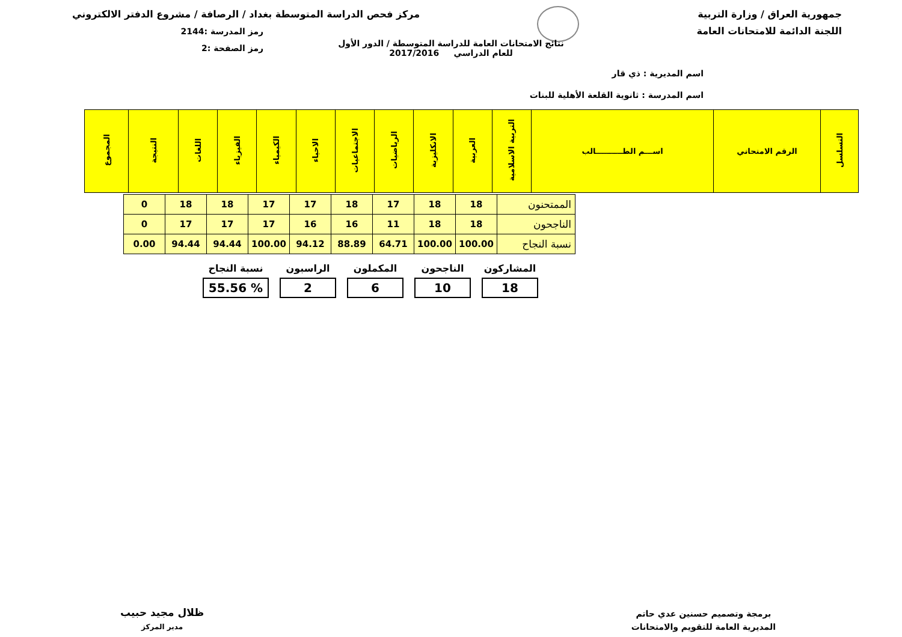جمهورية العراق / وزارة التربية
اللجنة الدائمة للامتحانات العامة
مركز فحص الدراسة المتوسطة بغداد / الرصافة / مشروع الدفتر الالكتروني
رمز المدرسة :2144
رمز الصفحة :2
نتائج الامتحانات العامة للدراسة المتوسطة / الدور الأول
للعام الدراسي 2017/2016
اسم المديرية : ذي قار
اسم المدرسة : ثانوية القلعة الأهلية للبنات
| التسلسل | الرقم الامتحاني | اســـم الطــــــــــالب | التربية الاسلامية | العربية | الانكليزية | الرياضيات | الاجتماعيات | الاحياء | الكيمياء | الفيزياء | اللغات | النتيجة | المجموع |
| --- | --- | --- | --- | --- | --- | --- | --- | --- | --- | --- | --- | --- | --- |
| الممتحنون | 18 | 18 | 17 | 18 | 17 | 17 | 18 | 18 | 0 |
| الناجحون | 18 | 18 | 11 | 16 | 16 | 17 | 17 | 17 | 0 |
| نسبة النجاح | 100.00 | 100.00 | 64.71 | 88.89 | 94.12 | 100.00 | 94.44 | 94.44 | 0.00 |
المشاركون
18
الناجحون
10
المكملون
6
الراسبون
2
نسبة النجاح% 55.56
برمجة وتصميم حسنين عدي حاتم
المديرية العامة للتقويم والامتحانات
ظلال مجيد حبيب
مدير المركز